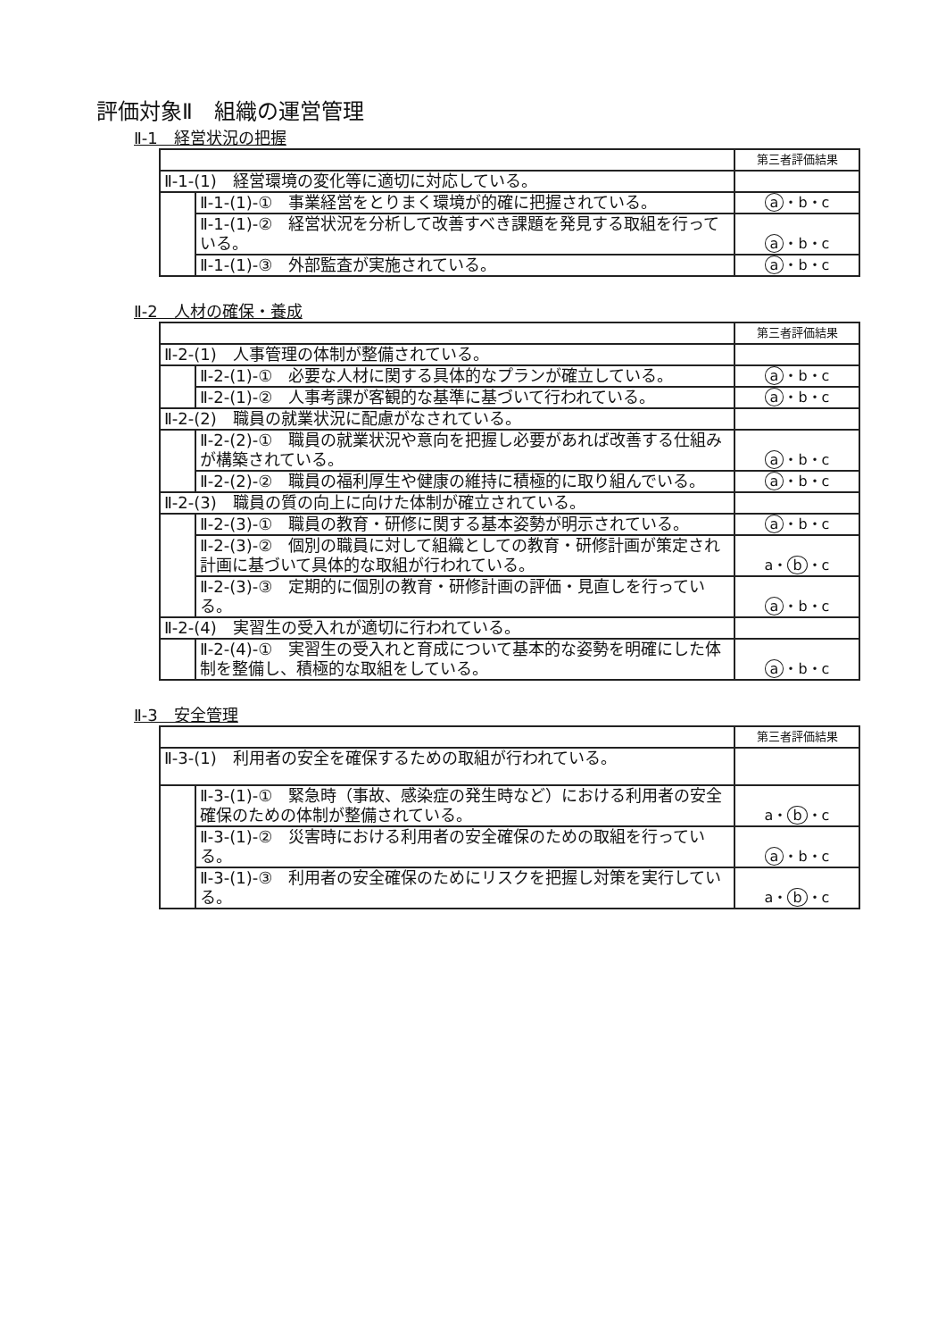評価対象Ⅱ　組織の運営管理
Ⅱ-1　経営状況の把握
| | | 第三者評価結果 |
| Ⅱ-1-(1) 経営環境の変化等に適切に対応している。 | | |
| | Ⅱ-1-(1)-① 事業経営をとりまく環境が的確に把握されている。 | a ・b・c |
| | Ⅱ-1-(1)-② 経営状況を分析して改善すべき課題を発見する取組を行っている。 | a ・b・c |
| | Ⅱ-1-(1)-③ 外部監査が実施されている。 | a ・b・c |
Ⅱ-2　人材の確保・養成
| | | 第三者評価結果 |
| Ⅱ-2-(1) 人事管理の体制が整備されている。 | | |
| | Ⅱ-2-(1)-① 必要な人材に関する具体的なプランが確立している。 | a ・b・c |
| | Ⅱ-2-(1)-② 人事考課が客観的な基準に基づいて行われている。 | a ・b・c |
| Ⅱ-2-(2) 職員の就業状況に配慮がなされている。 | | |
| | Ⅱ-2-(2)-① 職員の就業状況や意向を把握し必要があれば改善する仕組みが構築されている。 | a ・b・c |
| | Ⅱ-2-(2)-② 職員の福利厚生や健康の維持に積極的に取り組んでいる。 | a ・b・c |
| Ⅱ-2-(3) 職員の質の向上に向けた体制が確立されている。 | | |
| | Ⅱ-2-(3)-① 職員の教育・研修に関する基本姿勢が明示されている。 | a ・b・c |
| | Ⅱ-2-(3)-② 個別の職員に対して組織としての教育・研修計画が策定され計画に基づいて具体的な取組が行われている。 | a・ b ・c |
| | Ⅱ-2-(3)-③ 定期的に個別の教育・研修計画の評価・見直しを行っている。 | a ・b・c |
| Ⅱ-2-(4) 実習生の受入れが適切に行われている。 | | |
| | Ⅱ-2-(4)-① 実習生の受入れと育成について基本的な姿勢を明確にした体制を整備し、積極的な取組をしている。 | a ・b・c |
Ⅱ-3　安全管理
| | | 第三者評価結果 |
| Ⅱ-3-(1) 利用者の安全を確保するための取組が行われている。 | | |
| | Ⅱ-3-(1)-① 緊急時（事故、感染症の発生時など）における利用者の安全確保のための体制が整備されている。 | a・ b ・c |
| | Ⅱ-3-(1)-② 災害時における利用者の安全確保のための取組を行っている。 | a ・b・c |
| | Ⅱ-3-(1)-③ 利用者の安全確保のためにリスクを把握し対策を実行している。 | a・ b ・c |